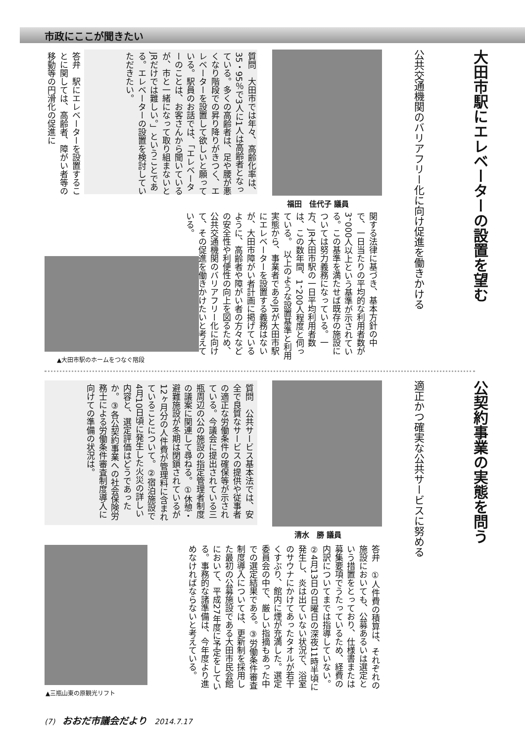市政にここが聞きたい
大田市駅にエレベーターの設置を望む
公共交通機関のバリアフリー化に向け促進を働きかける
福田　佳代子 議員
質問　大田市では年々、高齢化率は、35・95％で3人に1人は高齢者となっている。多くの高齢者は、足や腰が悪くなり階段での昇り降りがきつく、エレベーターを設置して欲しいと願っている。駅員のお話では、「エレベーターのことは、お客さんから聞いているが、市と一緒になって取り組まないとJRだけでは難しい。」ということである。エレベーターの設置を検討していただきたい。
答弁　駅にエレベーターを設置することに関しては、高齢者、障がい者等の移動等の円滑化の促進に
関する法律に基づき、基本方針の中で、一日当たりの平均的な利用者数が3，000人以上という基準が示されている。この基準を満たせば既存の施設については努力義務になっている。一方、JR大田市駅の一日平均利用者数は、この数年間、1，200人程度と伺っている。　以上のような設置基準と利用実態から、事業者であるJRが大田市駅にエレベーターを設置する義務はないが、大田市障がい者計画に掲げているように、高齢者や障がい者の方々などの安全性や利便性の向上を図るため、公共交通機関のバリアフリー化に向けて、その促進を働きかけたいと考えている。
▲大田市駅のホームをつなぐ階段
公契約事業の実態を問う
適正かつ確実な公共サービスに努める
清水　勝 議員
質問　公共サービス基本法では、安全で良質なサービスの提供や従事者の適正な労働条件の確保等が示されている。今議会に提出されている三瓶周辺の公の施設の指定管理者制度の議案に関連して尋ねる。①休憩・避難施設が冬期は閉鎖されているが12ヶ月分の人件費が管理料に含まれていることについて。②宿泊施設で4月10日頃に発生した火災の詳しい内容と、選定評価はどうであったか。③各公契約事業への社会保険労務士による労働条件審査制度導入に向けての準備の状況は。
答弁　①人件費の積算は、それぞれの施設においても、公募あるいは選定という措置をとっており、仕様書または募集要項でうたっているため、経費の内訳についてまでは指導していない。②4月13日の日曜日の深夜11時半頃に発生し、炎は出ていない状況で、浴室のサウナにかけてあったタオルが若干くすぶり、館内に煙が充満した。選定委員会の中で、厳しい指摘もあった中での選定結果である。③労働条件審査制度導入については、更新制を採用した最初の公募施設である大田市民会館において、平成27年度に予定をしている。事務的な諸準備は、今年度より進めなければならないと考えている。
▲三瓶山東の原観光リフト
(7)　おおだ市議会だより　2014.7.17